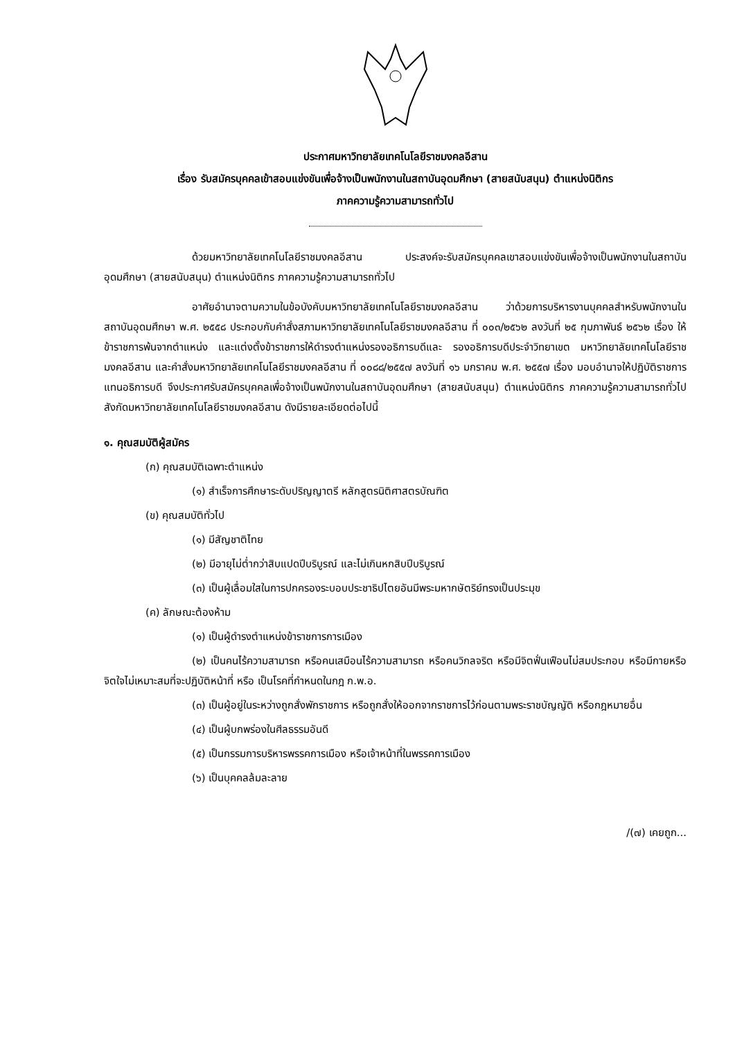ประกาศมหาวิทยาลัยเทคโนโลยีราชมงคลอีสาน
เรื่อง รับสมัครบุคคลเข้าสอบแข่งขันเพื่อจ้างเป็นพนักงานในสถาบันอุดมศึกษา (สายสนับสนุน) ตำแหน่งนิติกร
ภาคความรู้ความสามารถทั่วไป
ด้วยมหาวิทยาลัยเทคโนโลยีราชมงคลอีสาน ประสงค์จะรับสมัครบุคคลเขาสอบแข่งขันเพื่อจ้างเป็นพนักงานในสถาบันอุดมศึกษา (สายสนับสนุน) ตำแหน่งนิติกร ภาคความรู้ความสามารถทั่วไป
อาศัยอำนาจตามความในข้อบังคับมหาวิทยาลัยเทคโนโลยีราชมงคลอีสาน ว่าด้วยการบริหารงานบุคคลสำหรับพนักงานในสถาบันอุดมศึกษา พ.ศ. ๒๕๕๘ ประกอบกับคำสั่งสภามหาวิทยาลัยเทคโนโลยีราชมงคลอีสาน ที่ ๐๐๓/๒๕๖๒ ลงวันที่ ๒๕ กุมภาพันธ์ ๒๕๖๒ เรื่อง ให้ข้าราชการพ้นจากตำแหน่ง และแต่งตั้งข้าราชการให้ดำรงตำแหน่งรองอธิการบดีและ รองอธิการบดีประจำวิทยาเขต มหาวิทยาลัยเทคโนโลยีราชมงคลอีสาน และคำสั่งมหาวิทยาลัยเทคโนโลยีราชมงคลอีสาน ที่ ๐๐๘๘/๒๕๕๗ ลงวันที่ ๑๖ มกราคม พ.ศ. ๒๕๕๗ เรื่อง มอบอำนาจให้ปฏิบัติราชการแทนอธิการบดี จึงประกาศรับสมัครบุคคลเพื่อจ้างเป็นพนักงานในสถาบันอุดมศึกษา (สายสนับสนุน) ตำแหน่งนิติกร ภาคความรู้ความสามารถทั่วไป สังกัดมหาวิทยาลัยเทคโนโลยีราชมงคลอีสาน ดังมีรายละเอียดต่อไปนี้
๑. คุณสมบัติผู้สมัคร
(ก) คุณสมบัติเฉพาะตำแหน่ง
(๑) สำเร็จการศึกษาระดับปริญญาตรี หลักสูตรนิติศาสตรบัณฑิต
(ข) คุณสมบัติทั่วไป
(๑) มีสัญชาติไทย
(๒) มีอายุไม่ต่ำกว่าสิบแปดปีบริบูรณ์ และไม่เกินหกสิบปีบริบูรณ์
(๓) เป็นผู้เลื่อมใสในการปกครองระบอบประชาธิปไตยอันมีพระมหากษัตริย์ทรงเป็นประมุข
(ค) ลักษณะต้องห้าม
(๑) เป็นผู้ดำรงตำแหน่งข้าราชการการเมือง
(๒) เป็นคนไร้ความสามารถ หรือคนเสมือนไร้ความสามารถ หรือคนวิกลจริต หรือมีจิตฟั่นเฟือนไม่สมประกอบ หรือมีกายหรือจิตใจไม่เหมาะสมที่จะปฏิบัติหน้าที่ หรือ เป็นโรคที่กำหนดในกฎ ก.พ.อ.
(๓) เป็นผู้อยู่ในระหว่างถูกสั่งพักราชการ หรือถูกสั่งให้ออกจากราชการไว้ก่อนตามพระราชบัญญัติ หรือกฎหมายอื่น
(๔) เป็นผู้บกพร่องในศีลธรรมอันดี
(๕) เป็นกรรมการบริหารพรรคการเมือง หรือเจ้าหน้าที่ในพรรคการเมือง
(๖) เป็นบุคคลล้มละลาย
/(๗) เคยถูก...